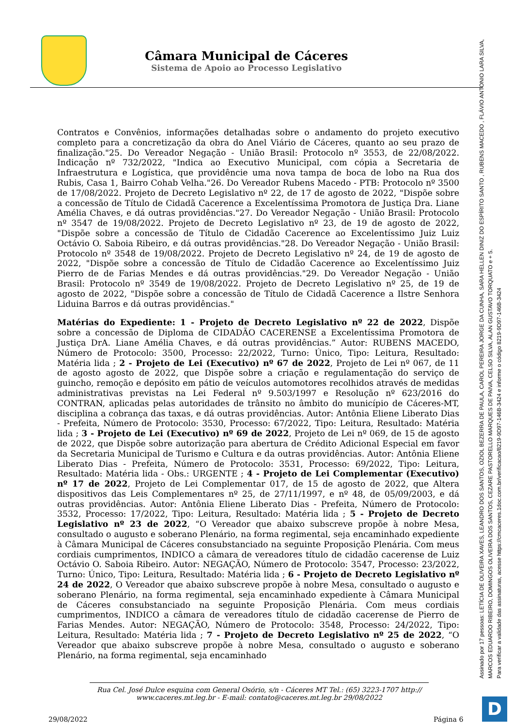Câmara Municipal de Cáceres
Sistema de Apoio ao Processo Legislativo
Contratos e Convênios, informações detalhadas sobre o andamento do projeto executivo completo para a concretização da obra do Anel Viário de Cáceres, quanto ao seu prazo de finalização."25. Do Vereador Negação - União Brasil: Protocolo nº 3553, de 22/08/2022. Indicação nº 732/2022, "Indica ao Executivo Municipal, com cópia a Secretaria de Infraestrutura e Logística, que providêncie uma nova tampa de boca de lobo na Rua dos Rubis, Casa 1, Bairro Cohab Velha."26. Do Vereador Rubens Macedo - PTB: Protocolo nº 3500 de 17/08/2022. Projeto de Decreto Legislativo nº 22, de 17 de agosto de 2022, "Dispõe sobre a concessão de Título de Cidadã Cacerence a Excelentíssima Promotora de Justiça Dra. Liane Amélia Chaves, e dá outras providências."27. Do Vereador Negação - União Brasil: Protocolo nº 3547 de 19/08/2022. Projeto de Decreto Legislativo nº 23, de 19 de agosto de 2022, "Dispõe sobre a concessão de Título de Cidadão Cacerence ao Excelentíssimo Juiz Luiz Octávio O. Saboia Ribeiro, e dá outras providências."28. Do Vereador Negação - União Brasil: Protocolo nº 3548 de 19/08/2022. Projeto de Decreto Legislativo nº 24, de 19 de agosto de 2022, "Dispõe sobre a concessão de Título de Cidadão Cacerence ao Excelentíssimo Juiz Pierro de de Farias Mendes e dá outras providências."29. Do Vereador Negação - União Brasil: Protocolo nº 3549 de 19/08/2022. Projeto de Decreto Legislativo nº 25, de 19 de agosto de 2022, "Dispõe sobre a concessão de Título de Cidadã Cacerence a Ilstre Senhora Liduina Barros e dá outras providências."
Matérias do Expediente: 1 - Projeto de Decreto Legislativo nº 22 de 2022, Dispõe sobre a concessão de Diploma de CIDADÃO CACERENSE a Excelentíssima Promotora de Justiça DrA. Liane Amélia Chaves, e dá outras providências.” Autor: RUBENS MACEDO, Número de Protocolo: 3500, Processo: 22/2022, Turno: Único, Tipo: Leitura, Resultado: Matéria lida ; 2 - Projeto de Lei (Executivo) nº 67 de 2022, Projeto de Lei nº 067, de 11 de agosto agosto de 2022, que Dispõe sobre a criação e regulamentação do serviço de guincho, remoção e depósito em pátio de veículos automotores recolhidos através de medidas administrativas previstas na Lei Federal nº 9.503/1997 e Resolução nº 623/2016 do CONTRAN, aplicadas pelas autoridades de trânsito no âmbito do município de Cáceres-MT, disciplina a cobrança das taxas, e dá outras providências. Autor: Antônia Eliene Liberato Dias - Prefeita, Número de Protocolo: 3530, Processo: 67/2022, Tipo: Leitura, Resultado: Matéria lida ; 3 - Projeto de Lei (Executivo) nº 69 de 2022, Projeto de Lei nº 069, de 15 de agosto de 2022, que Dispõe sobre autorização para abertura de Crédito Adicional Especial em favor da Secretaria Municipal de Turismo e Cultura e da outras providências. Autor: Antônia Eliene Liberato Dias - Prefeita, Número de Protocolo: 3531, Processo: 69/2022, Tipo: Leitura, Resultado: Matéria lida - Obs.: URGENTE ; 4 - Projeto de Lei Complementar (Executivo) nº 17 de 2022, Projeto de Lei Complementar 017, de 15 de agosto de 2022, que Altera dispositivos das Leis Complementares nº 25, de 27/11/1997, e nº 48, de 05/09/2003, e dá outras providências. Autor: Antônia Eliene Liberato Dias - Prefeita, Número de Protocolo: 3532, Processo: 17/2022, Tipo: Leitura, Resultado: Matéria lida ; 5 - Projeto de Decreto Legislativo nº 23 de 2022, “O Vereador que abaixo subscreve propõe à nobre Mesa, consultado o augusto e soberano Plenário, na forma regimental, seja encaminhado expediente à Câmara Municipal de Cáceres consubstanciado na seguinte Proposição Plenária. Com meus cordiais cumprimentos, INDICO a câmara de vereadores título de cidadão cacerense de Luiz Octávio O. Saboia Ribeiro. Autor: NEGAÇÃO, Número de Protocolo: 3547, Processo: 23/2022, Turno: Único, Tipo: Leitura, Resultado: Matéria lida ; 6 - Projeto de Decreto Legislativo nº 24 de 2022, O Vereador que abaixo subscreve propõe à nobre Mesa, consultado o augusto e soberano Plenário, na forma regimental, seja encaminhado expediente à Câmara Municipal de Cáceres consubstanciado na seguinte Proposição Plenária. Com meus cordiais cumprimentos, INDICO a câmara de vereadores título de cidadão cacerense de Pierro de Farias Mendes. Autor: NEGAÇÃO, Número de Protocolo: 3548, Processo: 24/2022, Tipo: Leitura, Resultado: Matéria lida ; 7 - Projeto de Decreto Legislativo nº 25 de 2022, “O Vereador que abaixo subscreve propõe à nobre Mesa, consultado o augusto e soberano Plenário, na forma regimental, seja encaminhado
Rua Cel. José Dulce esquina com General Osório, s/n - Cáceres MT Tel.: (65) 3223-1707 http:// www.caceres.mt.leg.br - E-mail: contato@caceres.mt.leg.br 29/08/2022
29/08/2022 Página 6
Assinado por 17 pessoas: LETÍCIA DE OLIVEIRA XAVES, LEANDRO DOS SANTOS, OZIOL BEZERRA DE PAULA, CAROL PEREIRA JORGE DA CUNHA, SARA HELLEN DINIZ DO ESPÍRITO SANTO , RUBENS MACEDO , FLÁVIO ANTONIO LARA SILVA, MARCOS EDUARDO RIBEIRO, DOMINGOS OLIVEIRA DOS SANTOS, CEZARE PASTORELLO MARQUES DE PAIVA, CELSO SILVA, ALAN GUSTAVO TORQUATO e + 5.
Para verificar a validade das assinaturas, acesse https://cmcaceres.1doc.com.br/verificacao/8219-9D97-146B-3424 e informe o código 8219-9D97-146B-3424
D